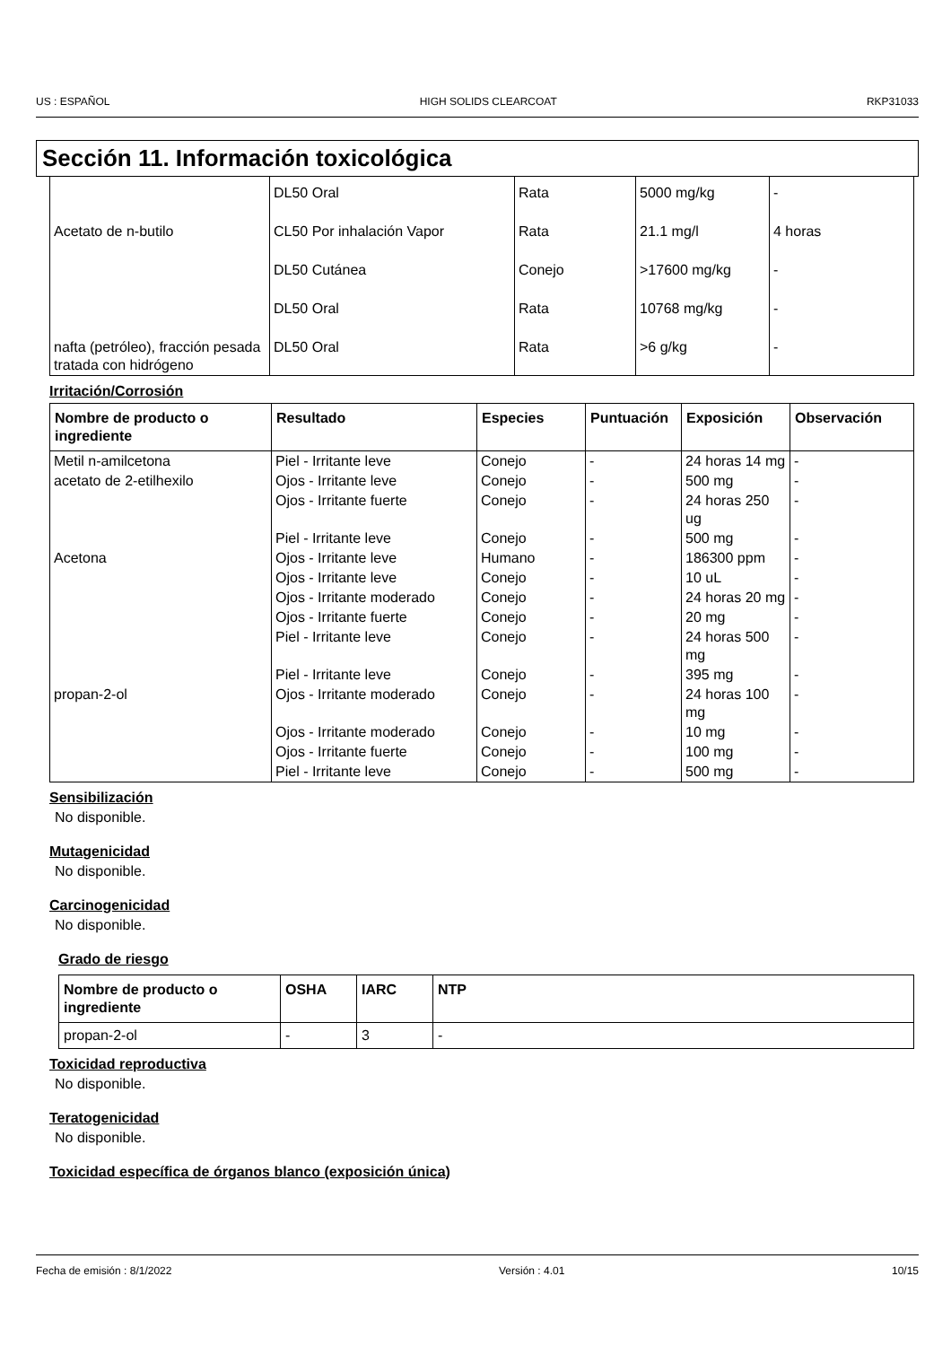US : ESPAÑOL HIGH SOLIDS CLEARCOAT RKP31033
Sección 11. Información toxicológica
| | DL50 Oral | Rata | 5000 mg/kg | - |
| Acetato de n-butilo | CL50 Por inhalación Vapor | Rata | 21.1 mg/l | 4 horas |
| | DL50 Cutánea | Conejo | >17600 mg/kg | - |
| | DL50 Oral | Rata | 10768 mg/kg | - |
| nafta (petróleo), fracción pesada tratada con hidrógeno | DL50 Oral | Rata | >6 g/kg | - |
Irritación/Corrosión
| Nombre de producto o ingrediente | Resultado | Especies | Puntuación | Exposición | Observación |
| --- | --- | --- | --- | --- | --- |
| Metil n-amilcetona | Piel - Irritante leve | Conejo | - | 24 horas 14 mg | - |
| acetato de 2-etilhexilo | Ojos - Irritante leve | Conejo | - | 500 mg | - |
| | Ojos - Irritante fuerte | Conejo | - | 24 horas 250 ug | - |
| | Piel - Irritante leve | Conejo | - | 500 mg | - |
| Acetona | Ojos - Irritante leve | Humano | - | 186300 ppm | - |
| | Ojos - Irritante leve | Conejo | - | 10 uL | - |
| | Ojos - Irritante moderado | Conejo | - | 24 horas 20 mg | - |
| | Ojos - Irritante fuerte | Conejo | - | 20 mg | - |
| | Piel - Irritante leve | Conejo | - | 24 horas 500 mg | - |
| | Piel - Irritante leve | Conejo | - | 395 mg | - |
| propan-2-ol | Ojos - Irritante moderado | Conejo | - | 24 horas 100 mg | - |
| | Ojos - Irritante moderado | Conejo | - | 10 mg | - |
| | Ojos - Irritante fuerte | Conejo | - | 100 mg | - |
| | Piel - Irritante leve | Conejo | - | 500 mg | - |
Sensibilización
No disponible.
Mutagenicidad
No disponible.
Carcinogenicidad
No disponible.
Grado de riesgo
| Nombre de producto o ingrediente | OSHA | IARC | NTP |
| --- | --- | --- | --- |
| propan-2-ol | - | 3 | - |
Toxicidad reproductiva
No disponible.
Teratogenicidad
No disponible.
Toxicidad específica de órganos blanco (exposición única)
Fecha de emisión : 8/1/2022 Versión : 4.01 10/15